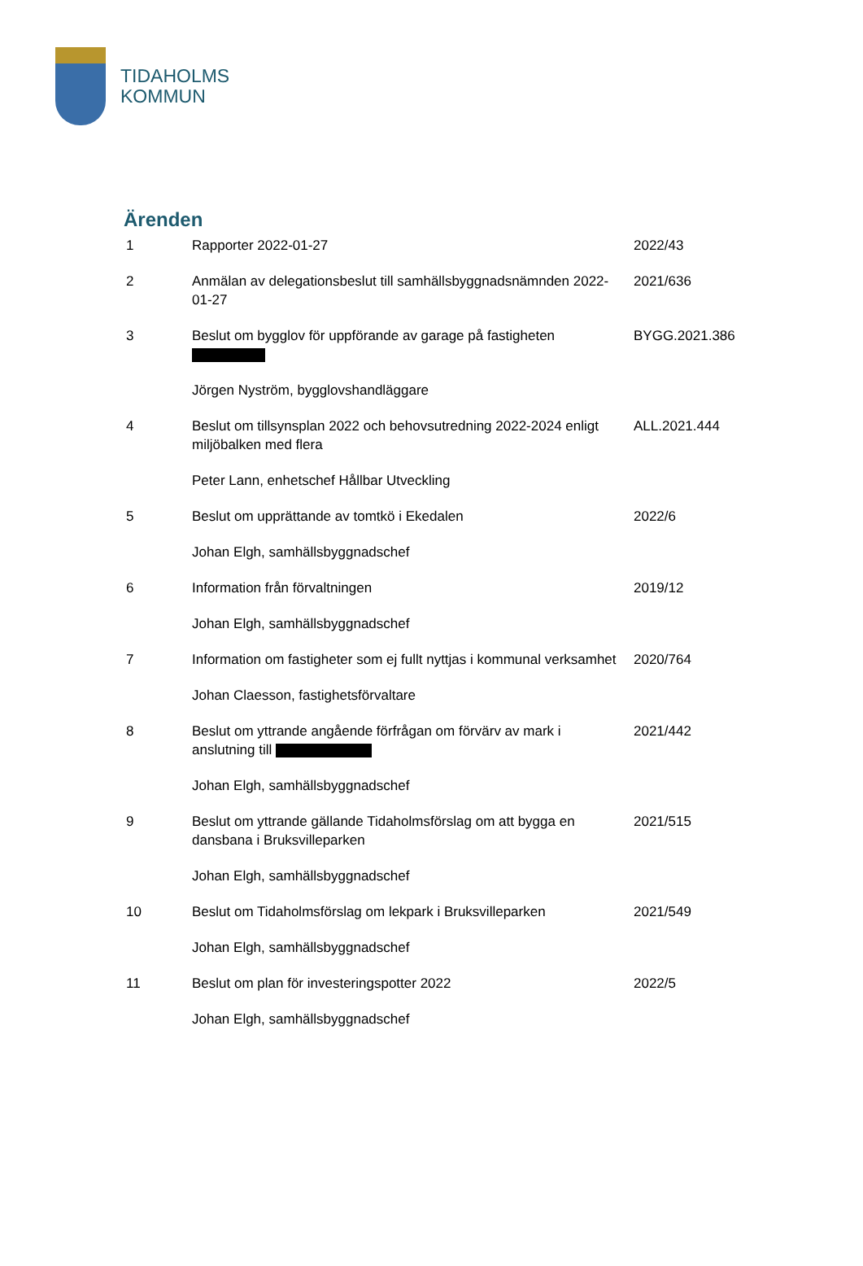TIDAHOLMS
KOMMUN
Ärenden
| 1 | Rapporter 2022-01-27 | 2022/43 |
| 2 | Anmälan av delegationsbeslut till samhällsbyggnadsnämnden 2022-01-27 | 2021/636 |
| 3 | Beslut om bygglov för uppförande av garage på fastigheten | BYGG.2021.386 |
| | Jörgen Nyström, bygglovshandläggare | |
| 4 | Beslut om tillsynsplan 2022 och behovsutredning 2022-2024 enligt miljöbalken med flera | ALL.2021.444 |
| | Peter Lann, enhetschef Hållbar Utveckling | |
| 5 | Beslut om upprättande av tomtkö i Ekedalen | 2022/6 |
| | Johan Elgh, samhällsbyggnadschef | |
| 6 | Information från förvaltningen | 2019/12 |
| | Johan Elgh, samhällsbyggnadschef | |
| 7 | Information om fastigheter som ej fullt nyttjas i kommunal verksamhet | 2020/764 |
| | Johan Claesson, fastighetsförvaltare | |
| 8 | Beslut om yttrande angående förfrågan om förvärv av mark i anslutning till | 2021/442 |
| | Johan Elgh, samhällsbyggnadschef | |
| 9 | Beslut om yttrande gällande Tidaholmsförslag om att bygga en dansbana i Bruksvilleparken | 2021/515 |
| | Johan Elgh, samhällsbyggnadschef | |
| 10 | Beslut om Tidaholmsförslag om lekpark i Bruksvilleparken | 2021/549 |
| | Johan Elgh, samhällsbyggnadschef | |
| 11 | Beslut om plan för investeringspotter 2022 | 2022/5 |
| | Johan Elgh, samhällsbyggnadschef | |